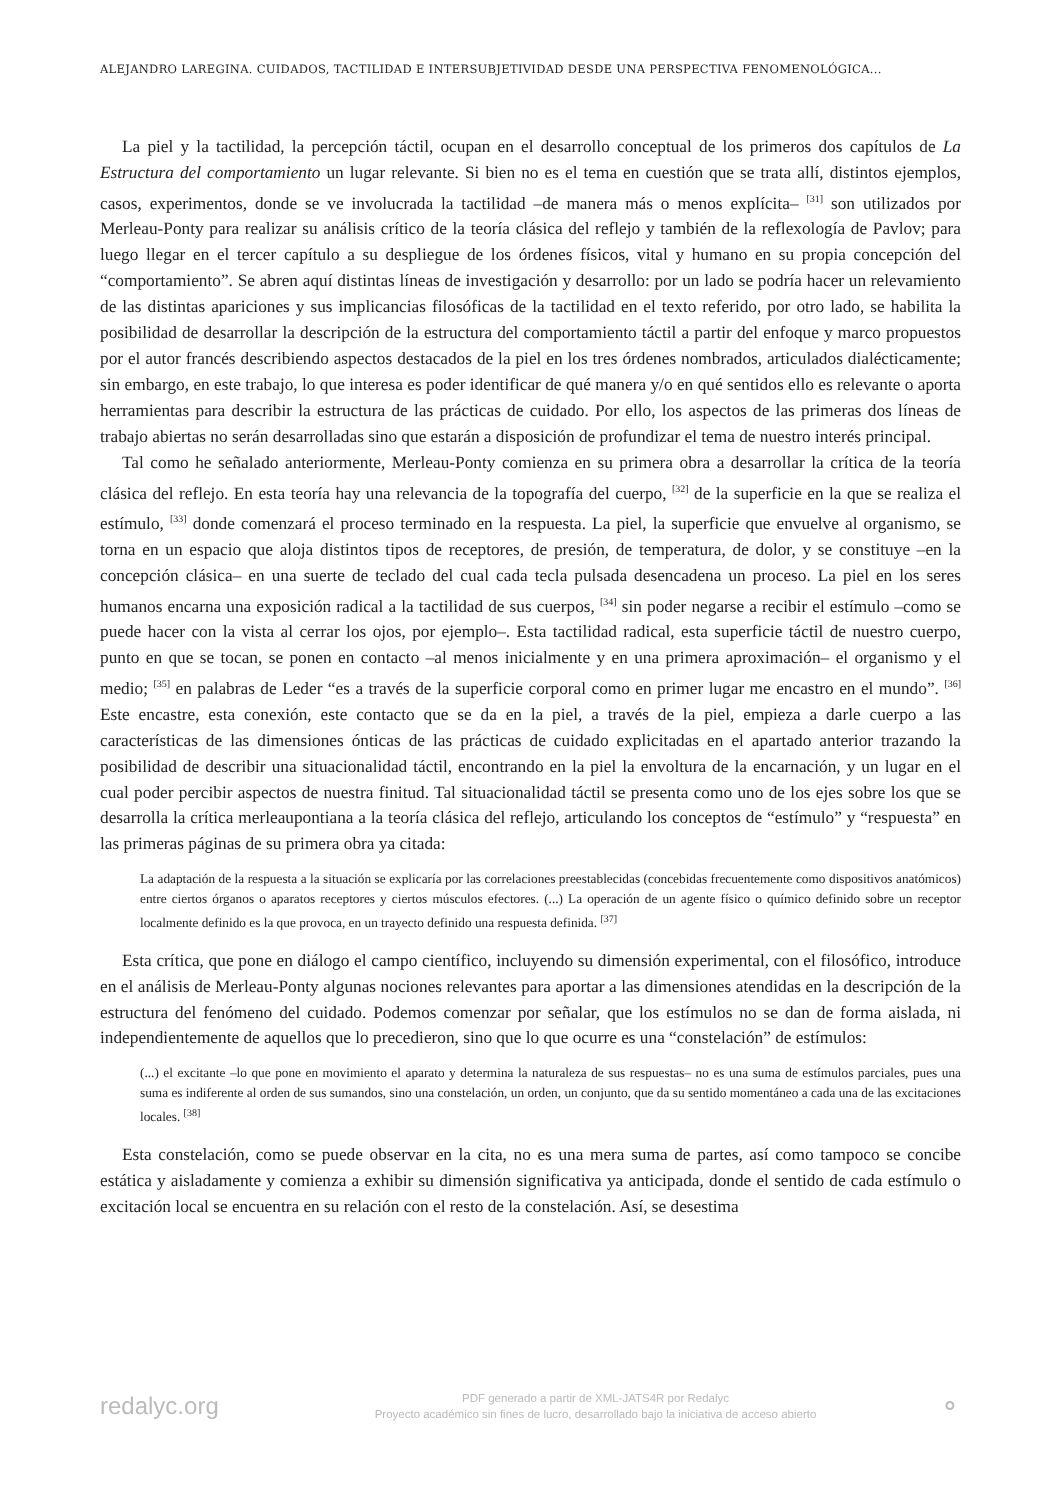ALEJANDRO LAREGINA. CUIDADOS, TACTILIDAD E INTERSUBJETIVIDAD DESDE UNA PERSPECTIVA FENOMENOLÓGICA...
La piel y la tactilidad, la percepción táctil, ocupan en el desarrollo conceptual de los primeros dos capítulos de La Estructura del comportamiento un lugar relevante. Si bien no es el tema en cuestión que se trata allí, distintos ejemplos, casos, experimentos, donde se ve involucrada la tactilidad –de manera más o menos explícita– <sup>[31]</sup> son utilizados por Merleau-Ponty para realizar su análisis crítico de la teoría clásica del reflejo y también de la reflexología de Pavlov; para luego llegar en el tercer capítulo a su despliegue de los órdenes físicos, vital y humano en su propia concepción del “comportamiento”. Se abren aquí distintas líneas de investigación y desarrollo: por un lado se podría hacer un relevamiento de las distintas apariciones y sus implicancias filosóficas de la tactilidad en el texto referido, por otro lado, se habilita la posibilidad de desarrollar la descripción de la estructura del comportamiento táctil a partir del enfoque y marco propuestos por el autor francés describiendo aspectos destacados de la piel en los tres órdenes nombrados, articulados dialécticamente; sin embargo, en este trabajo, lo que interesa es poder identificar de qué manera y/o en qué sentidos ello es relevante o aporta herramientas para describir la estructura de las prácticas de cuidado. Por ello, los aspectos de las primeras dos líneas de trabajo abiertas no serán desarrolladas sino que estarán a disposición de profundizar el tema de nuestro interés principal.
Tal como he señalado anteriormente, Merleau-Ponty comienza en su primera obra a desarrollar la crítica de la teoría clásica del reflejo. En esta teoría hay una relevancia de la topografía del cuerpo, <sup>[32]</sup> de la superficie en la que se realiza el estímulo, <sup>[33]</sup> donde comenzará el proceso terminado en la respuesta. La piel, la superficie que envuelve al organismo, se torna en un espacio que aloja distintos tipos de receptores, de presión, de temperatura, de dolor, y se constituye –en la concepción clásica– en una suerte de teclado del cual cada tecla pulsada desencadena un proceso. La piel en los seres humanos encarna una exposición radical a la tactilidad de sus cuerpos, <sup>[34]</sup> sin poder negarse a recibir el estímulo –como se puede hacer con la vista al cerrar los ojos, por ejemplo–. Esta tactilidad radical, esta superficie táctil de nuestro cuerpo, punto en que se tocan, se ponen en contacto –al menos inicialmente y en una primera aproximación– el organismo y el medio; <sup>[35]</sup> en palabras de Leder “es a través de la superficie corporal como en primer lugar me encastro en el mundo”. <sup>[36]</sup> Este encastre, esta conexión, este contacto que se da en la piel, a través de la piel, empieza a darle cuerpo a las características de las dimensiones ónticas de las prácticas de cuidado explicitadas en el apartado anterior trazando la posibilidad de describir una situacionalidad táctil, encontrando en la piel la envoltura de la encarnación, y un lugar en el cual poder percibir aspectos de nuestra finitud. Tal situacionalidad táctil se presenta como uno de los ejes sobre los que se desarrolla la crítica merleaupontiana a la teoría clásica del reflejo, articulando los conceptos de “estímulo” y “respuesta” en las primeras páginas de su primera obra ya citada:
La adaptación de la respuesta a la situación se explicaría por las correlaciones preestablecidas (concebidas frecuentemente como dispositivos anatómicos) entre ciertos órganos o aparatos receptores y ciertos músculos efectores. (...) La operación de un agente físico o químico definido sobre un receptor localmente definido es la que provoca, en un trayecto definido una respuesta definida. <sup>[37]</sup>
Esta crítica, que pone en diálogo el campo científico, incluyendo su dimensión experimental, con el filosófico, introduce en el análisis de Merleau-Ponty algunas nociones relevantes para aportar a las dimensiones atendidas en la descripción de la estructura del fenómeno del cuidado. Podemos comenzar por señalar, que los estímulos no se dan de forma aislada, ni independientemente de aquellos que lo precedieron, sino que lo que ocurre es una “constelación” de estímulos:
(...) el excitante –lo que pone en movimiento el aparato y determina la naturaleza de sus respuestas– no es una suma de estímulos parciales, pues una suma es indiferente al orden de sus sumandos, sino una constelación, un orden, un conjunto, que da su sentido momentáneo a cada una de las excitaciones locales. <sup>[38]</sup>
Esta constelación, como se puede observar en la cita, no es una mera suma de partes, así como tampoco se concibe estática y aisladamente y comienza a exhibir su dimensión significativa ya anticipada, donde el sentido de cada estímulo o excitación local se encuentra en su relación con el resto de la constelación. Así, se desestima
redalyc.org
PDF generado a partir de XML-JATS4R por Redalyc
Proyecto académico sin fines de lucro, desarrollado bajo la iniciativa de acceso abierto
⚬